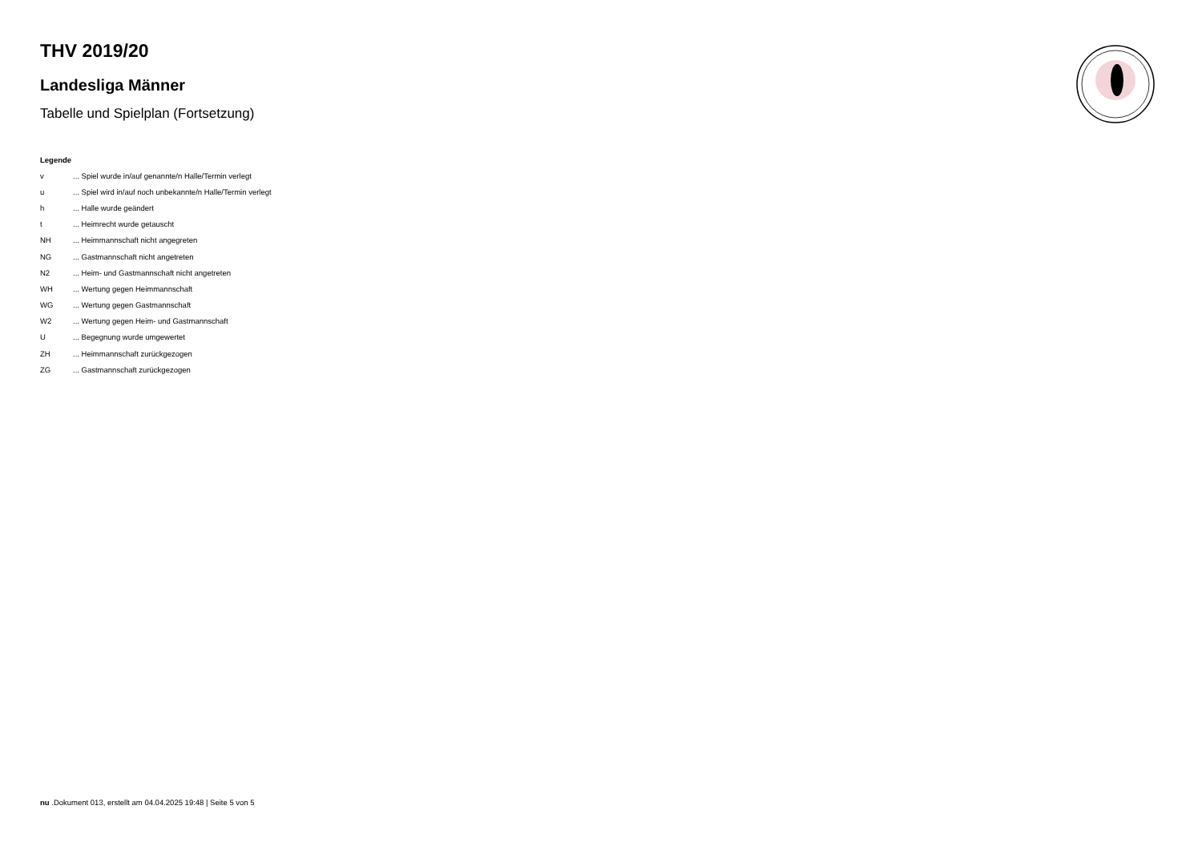THV 2019/20
Landesliga Männer
Tabelle und Spielplan (Fortsetzung)
Legende
| v | ... Spiel wurde in/auf genannte/n Halle/Termin verlegt |
| u | ... Spiel wird in/auf noch unbekannte/n Halle/Termin verlegt |
| h | ... Halle wurde geändert |
| t | ... Heimrecht wurde getauscht |
| NH | ... Heimmannschaft nicht angegreten |
| NG | ... Gastmannschaft nicht angetreten |
| N2 | ... Heim- und Gastmannschaft nicht angetreten |
| WH | ... Wertung gegen Heimmannschaft |
| WG | ... Wertung gegen Gastmannschaft |
| W2 | ... Wertung gegen Heim- und Gastmannschaft |
| U | ... Begegnung wurde umgewertet |
| ZH | ... Heimmannschaft zurückgezogen |
| ZG | ... Gastmannschaft zurückgezogen |
nu .Dokument 013, erstellt am 04.04.2025 19:48 | Seite 5 von 5